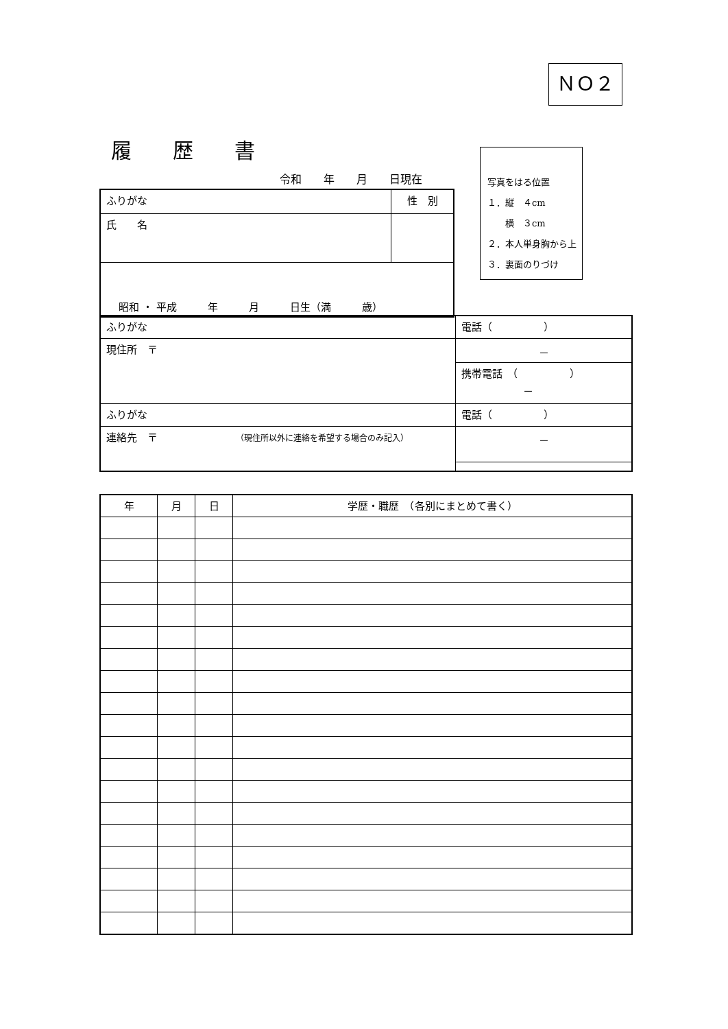ＮＯ２
履歴書
令和　　年　　月　　日現在
| ふりがな | 性 別 |
| 氏 名 | |
| 昭和 ・ 平成 年 月 日生（満 歳） | |
写真をはる位置
１．縦　４cm
　　横　３cm
２．本人単身胸から上
３．裏面のりづけ
| ふりがな | 電話（ ） |
| 現住所 〒 | － |
| | 携帯電話 （ ） － |
| ふりがな | 電話（ ） |
| 連絡先 〒 （現住所以外に連絡を希望する場合のみ記入） | － |
| 年 | 月 | 日 | 学歴・職歴 （各別にまとめて書く） |
| --- | --- | --- | --- |